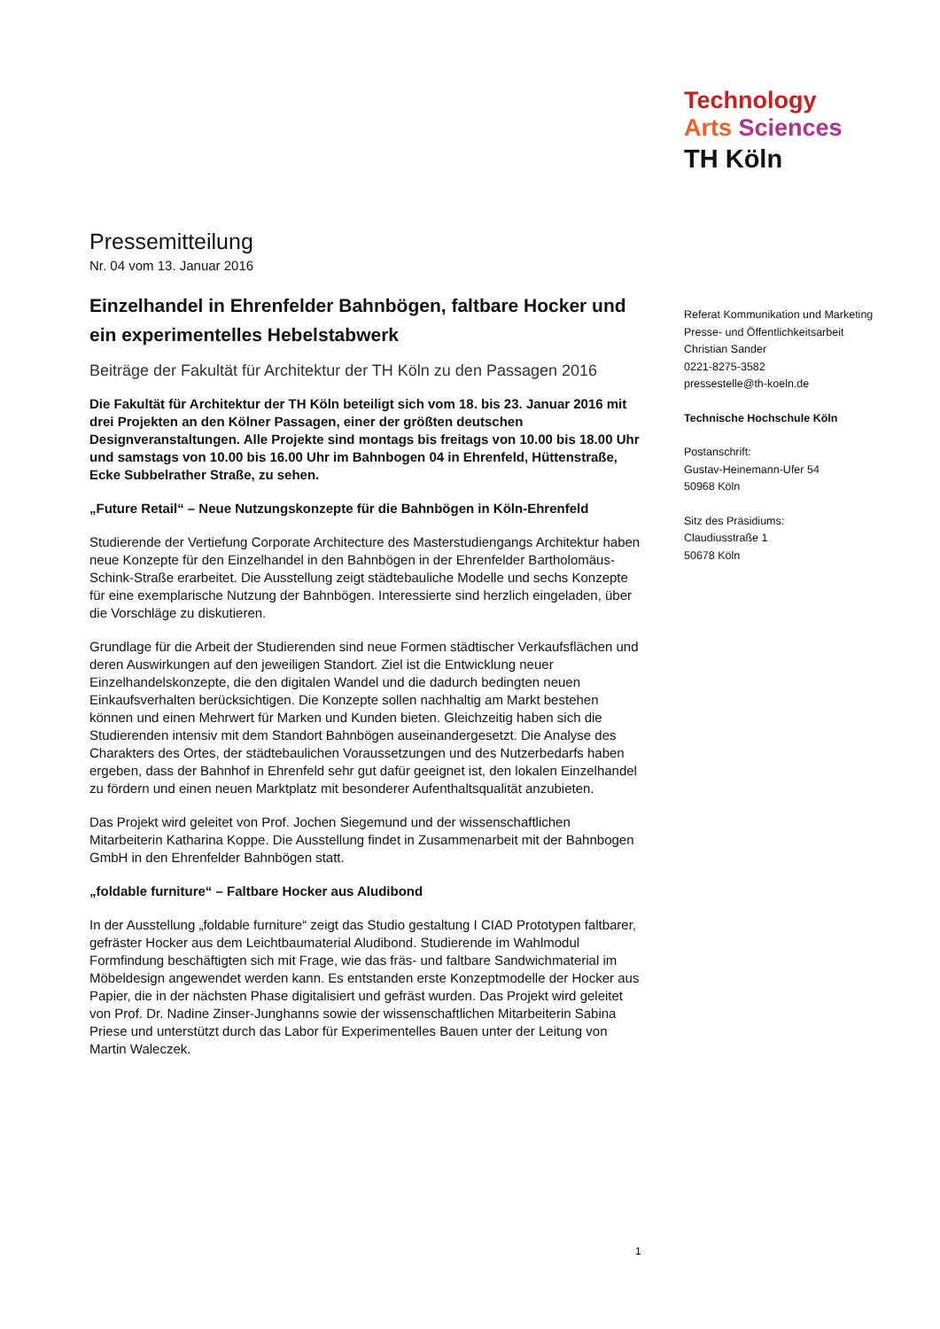Technology
Arts Sciences
TH Köln
Pressemitteilung
Nr. 04 vom 13. Januar 2016
Einzelhandel in Ehrenfelder Bahnbögen, faltbare Hocker und ein experimentelles Hebelstabwerk
Beiträge der Fakultät für Architektur der TH Köln zu den Passagen 2016
Die Fakultät für Architektur der TH Köln beteiligt sich vom 18. bis 23. Januar 2016 mit drei Projekten an den Kölner Passagen, einer der größten deutschen Designveranstaltungen. Alle Projekte sind montags bis freitags von 10.00 bis 18.00 Uhr und samstags von 10.00 bis 16.00 Uhr im Bahnbogen 04 in Ehrenfeld, Hüttenstraße, Ecke Subbelrather Straße, zu sehen.
„Future Retail“ – Neue Nutzungskonzepte für die Bahnbögen in Köln-Ehrenfeld
Studierende der Vertiefung Corporate Architecture des Masterstudiengangs Architektur haben neue Konzepte für den Einzelhandel in den Bahnbögen in der Ehrenfelder Bartholomäus-Schink-Straße erarbeitet. Die Ausstellung zeigt städtebauliche Modelle und sechs Konzepte für eine exemplarische Nutzung der Bahnbögen. Interessierte sind herzlich eingeladen, über die Vorschläge zu diskutieren.
Grundlage für die Arbeit der Studierenden sind neue Formen städtischer Verkaufsflächen und deren Auswirkungen auf den jeweiligen Standort. Ziel ist die Entwicklung neuer Einzelhandelskonzepte, die den digitalen Wandel und die dadurch bedingten neuen Einkaufsverhalten berücksichtigen. Die Konzepte sollen nachhaltig am Markt bestehen können und einen Mehrwert für Marken und Kunden bieten. Gleichzeitig haben sich die Studierenden intensiv mit dem Standort Bahnbögen auseinandergesetzt. Die Analyse des Charakters des Ortes, der städtebaulichen Voraussetzungen und des Nutzerbedarfs haben ergeben, dass der Bahnhof in Ehrenfeld sehr gut dafür geeignet ist, den lokalen Einzelhandel zu fördern und einen neuen Marktplatz mit besonderer Aufenthaltsqualität anzubieten.
Das Projekt wird geleitet von Prof. Jochen Siegemund und der wissenschaftlichen Mitarbeiterin Katharina Koppe. Die Ausstellung findet in Zusammenarbeit mit der Bahnbogen GmbH in den Ehrenfelder Bahnbögen statt.
„foldable furniture“ – Faltbare Hocker aus Aludibond
In der Ausstellung „foldable furniture“ zeigt das Studio gestaltung I CIAD Prototypen faltbarer, gefräster Hocker aus dem Leichtbaumaterial Aludibond. Studierende im Wahlmodul Formfindung beschäftigten sich mit Frage, wie das fräs- und faltbare Sandwichmaterial im Möbeldesign angewendet werden kann. Es entstanden erste Konzeptmodelle der Hocker aus Papier, die in der nächsten Phase digitalisiert und gefräst wurden. Das Projekt wird geleitet von Prof. Dr. Nadine Zinser-Junghanns sowie der wissenschaftlichen Mitarbeiterin Sabina Priese und unterstützt durch das Labor für Experimentelles Bauen unter der Leitung von Martin Waleczek.
Referat Kommunikation und Marketing
Presse- und Öffentlichkeitsarbeit
Christian Sander
0221-8275-3582
pressestelle@th-koeln.de
Technische Hochschule Köln
Postanschrift:
Gustav-Heinemann-Ufer 54
50968 Köln
Sitz des Präsidiums:
Claudiusstraße 1
50678 Köln
1